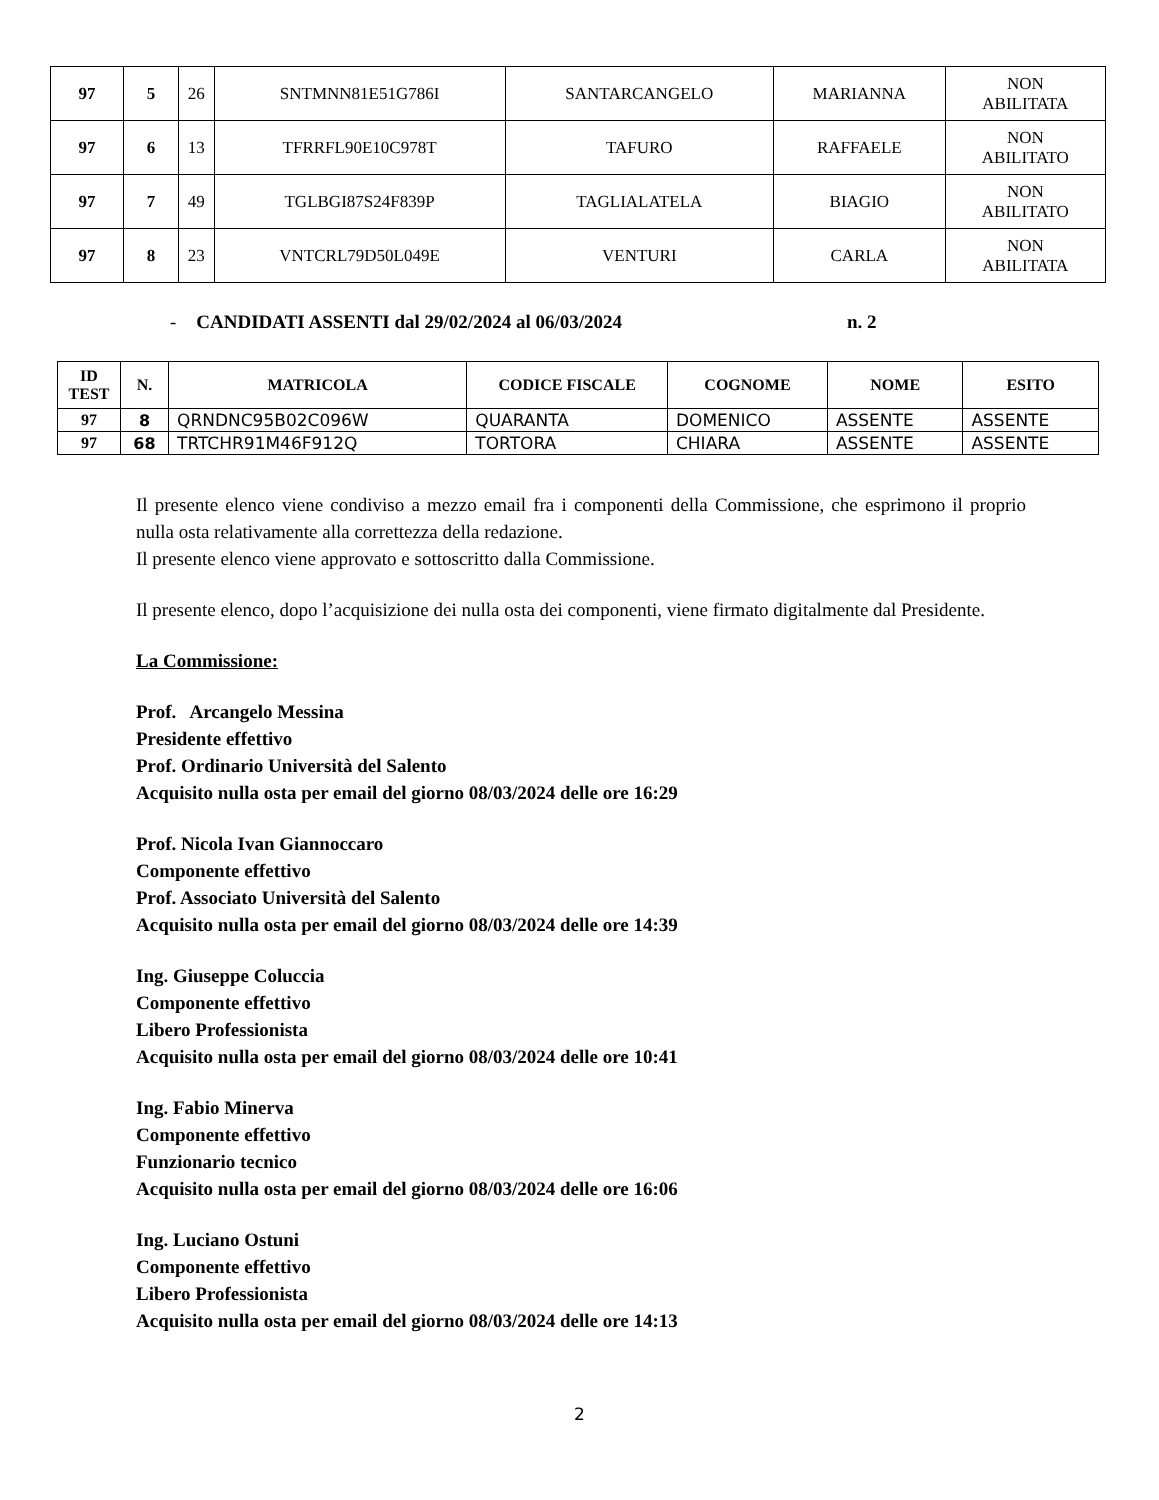| 97 | 5 | 26 | SNTMNN81E51G786I | SANTARCANGELO | MARIANNA | NON ABILITATA |
| 97 | 6 | 13 | TFRRFL90E10C978T | TAFURO | RAFFAELE | NON ABILITATO |
| 97 | 7 | 49 | TGLBGI87S24F839P | TAGLIALATELA | BIAGIO | NON ABILITATO |
| 97 | 8 | 23 | VNTCRL79D50L049E | VENTURI | CARLA | NON ABILITATA |
- CANDIDATI ASSENTI dal 29/02/2024 al 06/03/2024 n. 2
| ID TEST | N. | MATRICOLA | CODICE FISCALE | COGNOME | NOME | ESITO |
| --- | --- | --- | --- | --- | --- | --- |
| 97 | 8 | QRNDNC95B02C096W | QUARANTA | DOMENICO | ASSENTE | ASSENTE |
| 97 | 68 | TRTCHR91M46F912Q | TORTORA | CHIARA | ASSENTE | ASSENTE |
Il presente elenco viene condiviso a mezzo email fra i componenti della Commissione, che esprimono il proprio nulla osta relativamente alla correttezza della redazione.
Il presente elenco viene approvato e sottoscritto dalla Commissione.
Il presente elenco, dopo l’acquisizione dei nulla osta dei componenti, viene firmato digitalmente dal Presidente.
La Commissione:
Prof. Arcangelo Messina
Presidente effettivo
Prof. Ordinario Università del Salento
Acquisito nulla osta per email del giorno 08/03/2024 delle ore 16:29
Prof. Nicola Ivan Giannoccaro
Componente effettivo
Prof. Associato Università del Salento
Acquisito nulla osta per email del giorno 08/03/2024 delle ore 14:39
Ing. Giuseppe Coluccia
Componente effettivo
Libero Professionista
Acquisito nulla osta per email del giorno 08/03/2024 delle ore 10:41
Ing. Fabio Minerva
Componente effettivo
Funzionario tecnico
Acquisito nulla osta per email del giorno 08/03/2024 delle ore 16:06
Ing. Luciano Ostuni
Componente effettivo
Libero Professionista
Acquisito nulla osta per email del giorno 08/03/2024 delle ore 14:13
2